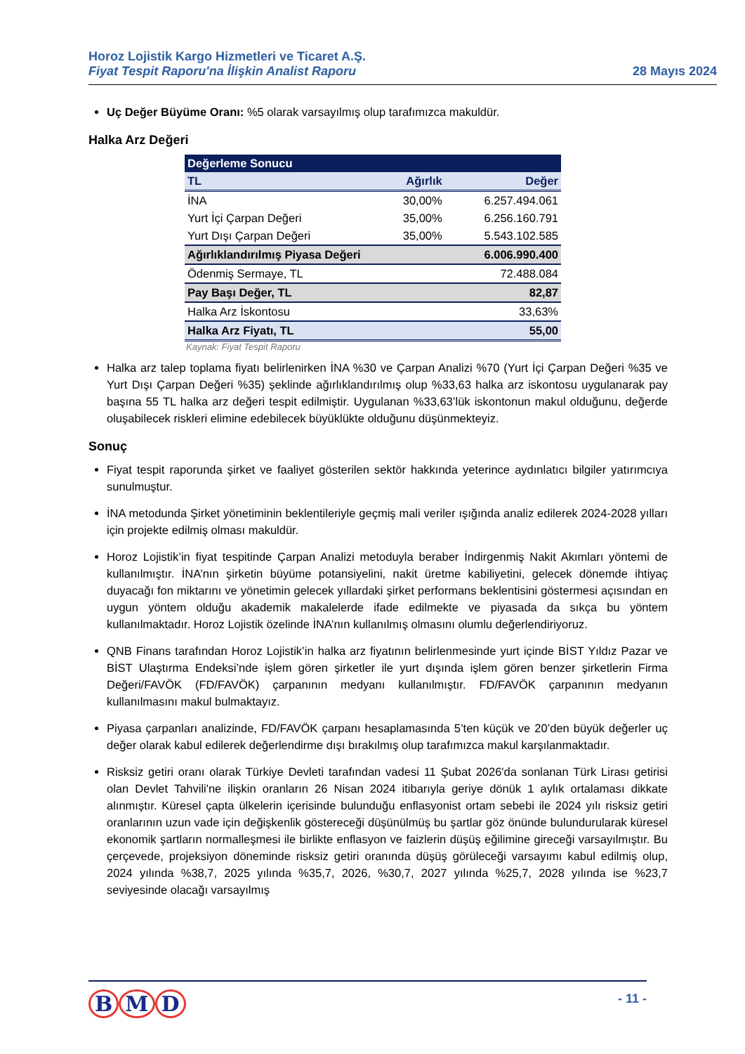Horoz Lojistik Kargo Hizmetleri ve Ticaret A.Ş.
Fiyat Tespit Raporu'na İlişkin Analist Raporu
28 Mayıs 2024
Uç Değer Büyüme Oranı: %5 olarak varsayılmış olup tarafımızca makuldür.
Halka Arz Değeri
| Değerleme Sonucu | | |
| --- | --- | --- |
| TL | Ağırlık | Değer |
| İNA | 30,00% | 6.257.494.061 |
| Yurt İçi Çarpan Değeri | 35,00% | 6.256.160.791 |
| Yurt Dışı Çarpan Değeri | 35,00% | 5.543.102.585 |
| Ağırlıklandırılmış Piyasa Değeri | | 6.006.990.400 |
| Ödenmiş Sermaye, TL | | 72.488.084 |
| Pay Başı Değer, TL | | 82,87 |
| Halka Arz İskontosu | | 33,63% |
| Halka Arz Fiyatı, TL | | 55,00 |
Kaynak: Fiyat Tespit Raporu
Halka arz talep toplama fiyatı belirlenirken İNA %30 ve Çarpan Analizi %70 (Yurt İçi Çarpan Değeri %35 ve Yurt Dışı Çarpan Değeri %35) şeklinde ağırlıklandırılmış olup %33,63 halka arz iskontosu uygulanarak pay başına 55 TL halka arz değeri tespit edilmiştir. Uygulanan %33,63’lük iskontonun makul olduğunu, değerde oluşabilecek riskleri elimine edebilecek büyüklükte olduğunu düşünmekteyiz.
Sonuç
Fiyat tespit raporunda şirket ve faaliyet gösterilen sektör hakkında yeterince aydınlatıcı bilgiler yatırımcıya sunulmuştur.
İNA metodunda Şirket yönetiminin beklentileriyle geçmiş mali veriler ışığında analiz edilerek 2024-2028 yılları için projekte edilmiş olması makuldür.
Horoz Lojistik’in fiyat tespitinde Çarpan Analizi metoduyla beraber İndirgenmiş Nakit Akımları yöntemi de kullanılmıştır. İNA’nın şirketin büyüme potansiyelini, nakit üretme kabiliyetini, gelecek dönemde ihtiyaç duyacağı fon miktarını ve yönetimin gelecek yıllardaki şirket performans beklentisini göstermesi açısından en uygun yöntem olduğu akademik makalelerde ifade edilmekte ve piyasada da sıkça bu yöntem kullanılmaktadır. Horoz Lojistik özelinde İNA’nın kullanılmış olmasını olumlu değerlendiriyoruz.
QNB Finans tarafından Horoz Lojistik’in halka arz fiyatının belirlenmesinde yurt içinde BİST Yıldız Pazar ve BİST Ulaştırma Endeksi’nde işlem gören şirketler ile yurt dışında işlem gören benzer şirketlerin Firma Değeri/FAVÖK (FD/FAVÖK) çarpanının medyanı kullanılmıştır. FD/FAVÖK çarpanının medyanın kullanılmasını makul bulmaktayız.
Piyasa çarpanları analizinde, FD/FAVÖK çarpanı hesaplamasında 5’ten küçük ve 20’den büyük değerler uç değer olarak kabul edilerek değerlendirme dışı bırakılmış olup tarafımızca makul karşılanmaktadır.
Risksiz getiri oranı olarak Türkiye Devleti tarafından vadesi 11 Şubat 2026'da sonlanan Türk Lirası getirisi olan Devlet Tahvili'ne ilişkin oranların 26 Nisan 2024 itibarıyla geriye dönük 1 aylık ortalaması dikkate alınmıştır. Küresel çapta ülkelerin içerisinde bulunduğu enflasyonist ortam sebebi ile 2024 yılı risksiz getiri oranlarının uzun vade için değişkenlik göstereceği düşünülmüş bu şartlar göz önünde bulundurularak küresel ekonomik şartların normalleşmesi ile birlikte enflasyon ve faizlerin düşüş eğilimine gireceği varsayılmıştır. Bu çerçevede, projeksiyon döneminde risksiz getiri oranında düşüş görüleceği varsayımı kabul edilmiş olup, 2024 yılında %38,7, 2025 yılında %35,7, 2026, %30,7, 2027 yılında %25,7, 2028 yılında ise %23,7 seviyesinde olacağı varsayılmış
B M D
- 11 -